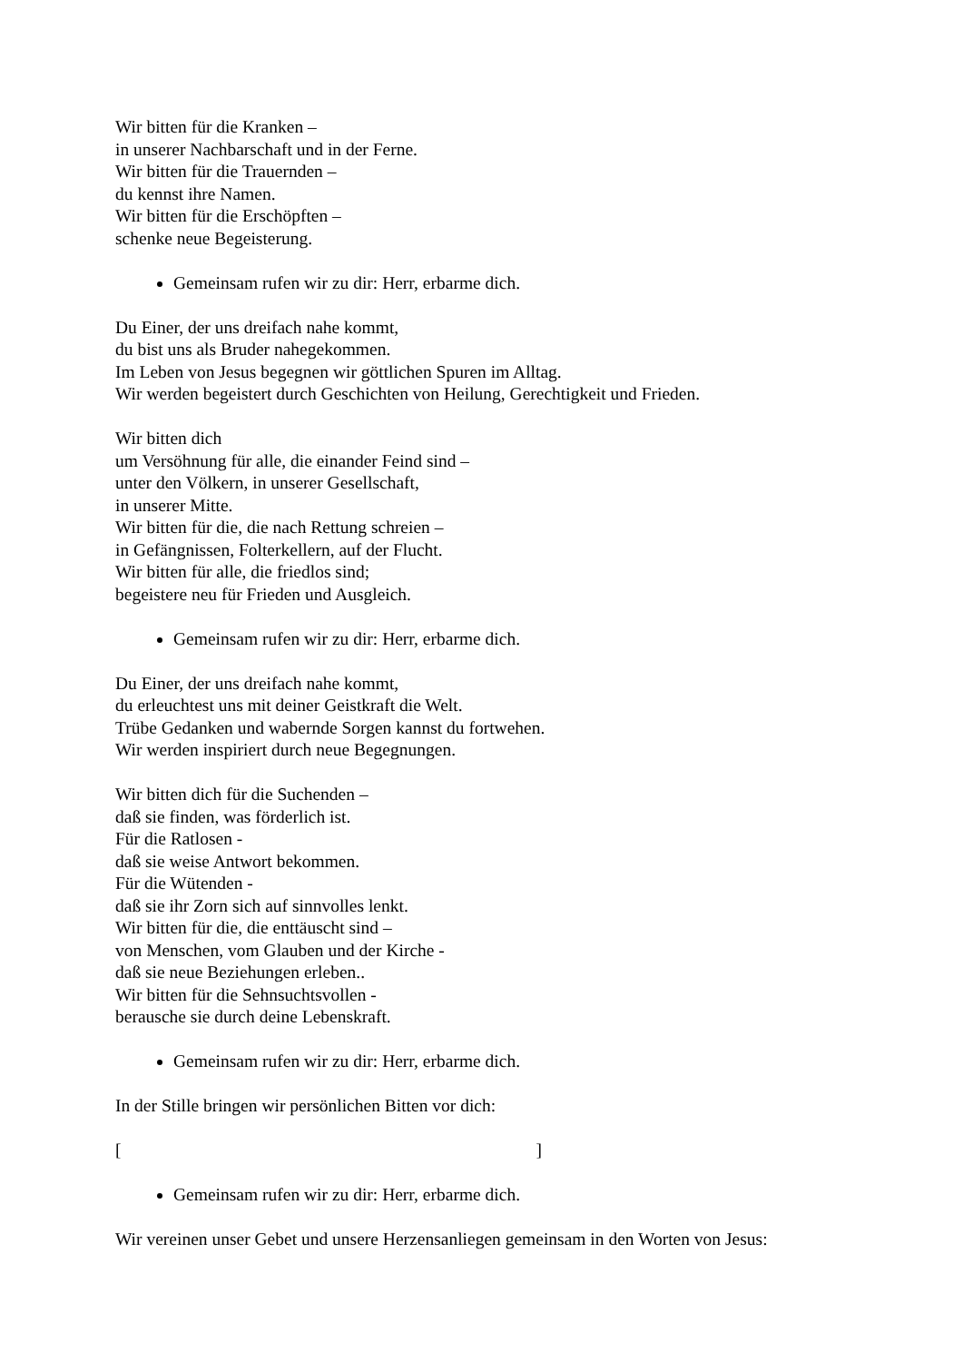Wir bitten für die Kranken –
in unserer Nachbarschaft und in der Ferne.
Wir bitten für die Trauernden –
du kennst ihre Namen.
Wir bitten für die Erschöpften –
schenke neue Begeisterung.
Gemeinsam rufen wir zu dir: Herr, erbarme dich.
Du Einer, der uns dreifach nahe kommt,
du bist uns als Bruder nahegekommen.
Im Leben von Jesus begegnen wir göttlichen Spuren im Alltag.
Wir werden begeistert durch Geschichten von Heilung, Gerechtigkeit und Frieden.
Wir bitten dich
um Versöhnung für alle, die einander Feind sind –
unter den Völkern, in unserer Gesellschaft,
in unserer Mitte.
Wir bitten für die, die nach Rettung schreien –
in Gefängnissen, Folterkellern, auf der Flucht.
Wir bitten für alle, die friedlos sind;
begeistere neu für Frieden und Ausgleich.
Gemeinsam rufen wir zu dir: Herr, erbarme dich.
Du Einer, der uns dreifach nahe kommt,
du erleuchtest uns mit deiner Geistkraft die Welt.
Trübe Gedanken und wabernde Sorgen kannst du fortwehen.
Wir werden inspiriert durch neue Begegnungen.
Wir bitten dich für die Suchenden –
daß sie finden, was förderlich ist.
Für die Ratlosen -
daß sie weise Antwort bekommen.
Für die Wütenden -
daß sie ihr Zorn sich auf sinnvolles lenkt.
Wir bitten für die, die enttäuscht sind –
von Menschen, vom Glauben und der Kirche -
daß sie neue Beziehungen erleben..
Wir bitten für die Sehnsuchtsvollen -
berausche sie durch deine Lebenskraft.
Gemeinsam rufen wir zu dir: Herr, erbarme dich.
In der Stille bringen wir persönlichen Bitten vor dich:
[ ]
Gemeinsam rufen wir zu dir: Herr, erbarme dich.
Wir vereinen unser Gebet und unsere Herzensanliegen gemeinsam in den Worten von Jesus: